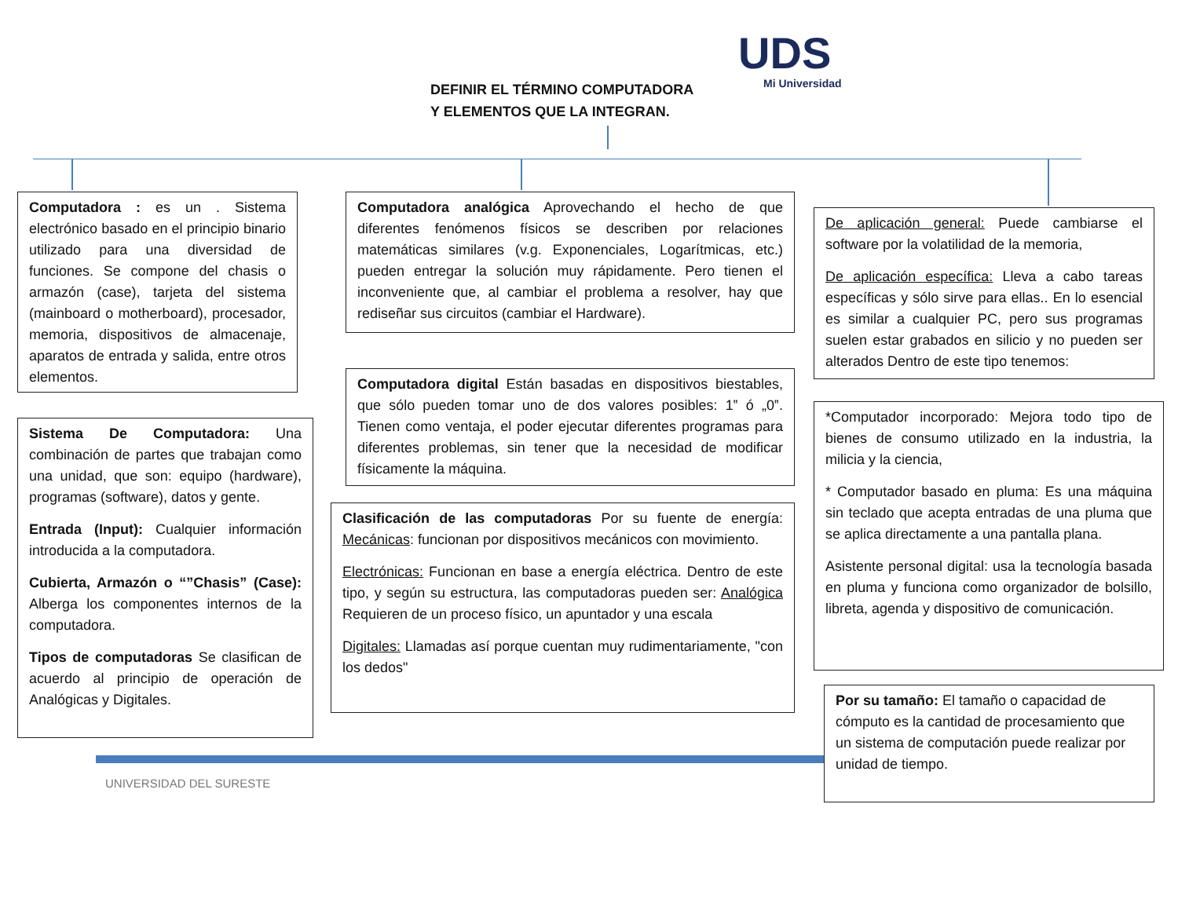UDS
Mi Universidad
DEFINIR EL TÉRMINO COMPUTADORA
Y ELEMENTOS QUE LA INTEGRAN.
Computadora : es un . Sistema electrónico basado en el principio binario utilizado para una diversidad de funciones. Se compone del chasis o armazón (case), tarjeta del sistema (mainboard o motherboard), procesador, memoria, dispositivos de almacenaje, aparatos de entrada y salida, entre otros elementos.
Sistema De Computadora: Una combinación de partes que trabajan como una unidad, que son: equipo (hardware), programas (software), datos y gente.
Entrada (Input): Cualquier información introducida a la computadora.
Cubierta, Armazón o “”Chasis” (Case): Alberga los componentes internos de la computadora.
Tipos de computadoras Se clasifican de acuerdo al principio de operación de Analógicas y Digitales.
Computadora analógica Aprovechando el hecho de que diferentes fenómenos físicos se describen por relaciones matemáticas similares (v.g. Exponenciales, Logarítmicas, etc.) pueden entregar la solución muy rápidamente. Pero tienen el inconveniente que, al cambiar el problema a resolver, hay que rediseñar sus circuitos (cambiar el Hardware).
Computadora digital Están basadas en dispositivos biestables, que sólo pueden tomar uno de dos valores posibles: 1‟ ó „0‟. Tienen como ventaja, el poder ejecutar diferentes programas para diferentes problemas, sin tener que la necesidad de modificar físicamente la máquina.
Clasificación de las computadoras Por su fuente de energía: Mecánicas: funcionan por dispositivos mecánicos con movimiento.
Electrónicas: Funcionan en base a energía eléctrica. Dentro de este tipo, y según su estructura, las computadoras pueden ser: Analógica Requieren de un proceso físico, un apuntador y una escala
Digitales: Llamadas así porque cuentan muy rudimentariamente, "con los dedos"
De aplicación general: Puede cambiarse el software por la volatilidad de la memoria,
De aplicación específica: Lleva a cabo tareas específicas y sólo sirve para ellas.. En lo esencial es similar a cualquier PC, pero sus programas suelen estar grabados en silicio y no pueden ser alterados Dentro de este tipo tenemos:
*Computador incorporado: Mejora todo tipo de bienes de consumo utilizado en la industria, la milicia y la ciencia,
* Computador basado en pluma: Es una máquina sin teclado que acepta entradas de una pluma que se aplica directamente a una pantalla plana.
Asistente personal digital: usa la tecnología basada en pluma y funciona como organizador de bolsillo, libreta, agenda y dispositivo de comunicación.
Por su tamaño: El tamaño o capacidad de cómputo es la cantidad de procesamiento que un sistema de computación puede realizar por unidad de tiempo.
UNIVERSIDAD DEL SURESTE